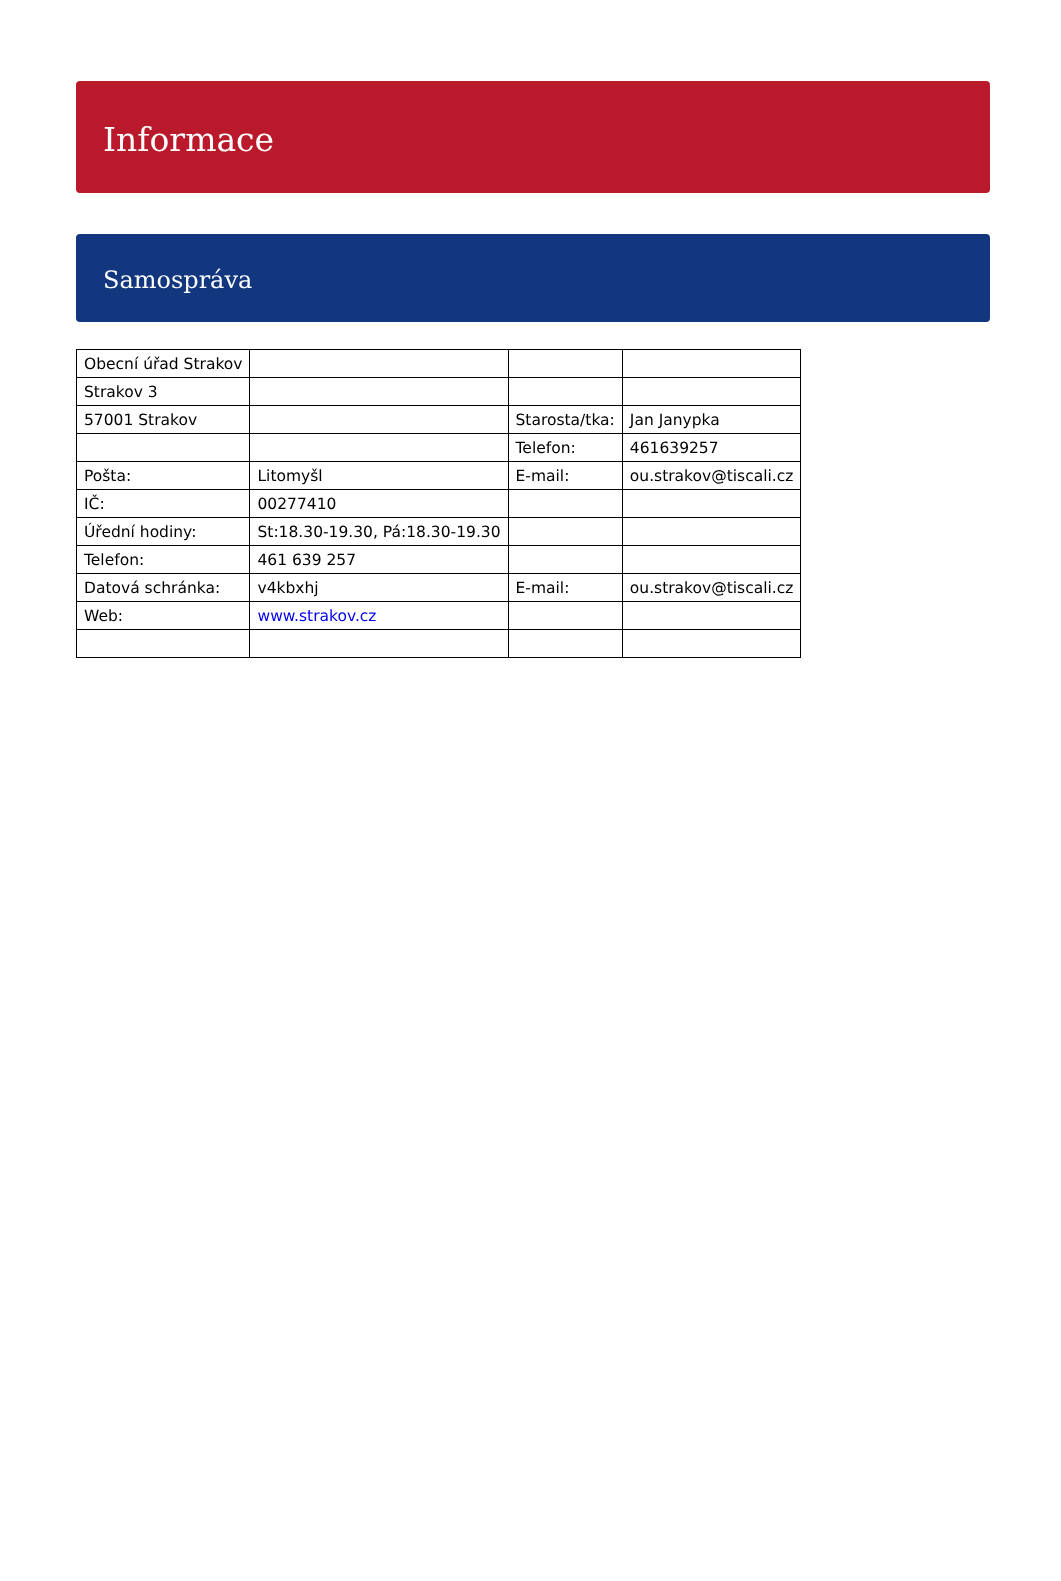Informace
Samospráva
| Obecní úřad Strakov | | | |
| Strakov 3 | | | |
| 57001 Strakov | | Starosta/tka: | Jan Janypka |
| | | Telefon: | 461639257 |
| Pošta: | Litomyšl | E-mail: | ou.strakov@tiscali.cz |
| IČ: | 00277410 | | |
| Úřední hodiny: | St:18.30-19.30, Pá:18.30-19.30 | | |
| Telefon: | 461 639 257 | | |
| Datová schránka: | v4kbxhj | E-mail: | ou.strakov@tiscali.cz |
| Web: | www.strakov.cz | | |